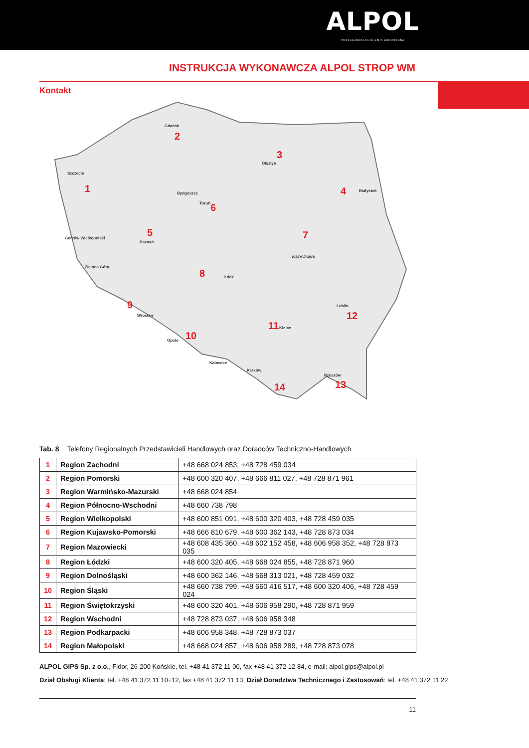ALPOL
PROFESJONALNA CHEMIA BUDOWLANA
INSTRUKCJA WYKONAWCZA ALPOL STROP WM
Kontakt
1
2
3
4
5
6
7
8
9
10
11
12
13
14
Szczecin
Gdańsk
Olsztyn
Białystok
Bydgoszcz
Toruń
Poznań
Gorzów Wielkopolski
Zielona Góra
WARSZAWA
Łódź
Wrocław
Opole
Katowice
Kraków
Kielce
Lublin
Rzeszów
Tab. 8 Telefony Regionalnych Przedstawicieli Handlowych oraz Doradców Techniczno-Handlowych
| 1 | Region Zachodni | +48 668 024 853, +48 728 459 034 |
| 2 | Region Pomorski | +48 600 320 407, +48 666 811 027, +48 728 871 961 |
| 3 | Region Warmińsko-Mazurski | +48 668 024 854 |
| 4 | Region Północno-Wschodni | +48 660 738 798 |
| 5 | Region Wielkopolski | +48 600 851 091, +48 600 320 403, +48 728 459 035 |
| 6 | Region Kujawsko-Pomorski | +48 666 810 679, +48 600 362 143, +48 728 873 034 |
| 7 | Region Mazowiecki | +48 608 435 360, +48 602 152 458, +48 606 958 352, +48 728 873 035 |
| 8 | Region Łódzki | +48 600 320 405, +48 668 024 855, +48 728 871 960 |
| 9 | Region Dolnośląski | +48 600 362 146, +48 668 313 021, +48 728 459 032 |
| 10 | Region Śląski | +48 660 738 799, +48 660 416 517, +48 600 320 406, +48 728 459 024 |
| 11 | Region Świętokrzyski | +48 600 320 401, +48 606 958 290, +48 728 871 959 |
| 12 | Region Wschodni | +48 728 873 037, +48 606 958 348 |
| 13 | Region Podkarpacki | +48 606 958 348, +48 728 873 037 |
| 14 | Region Małopolski | +48 668 024 857, +48 606 958 289, +48 728 873 078 |
ALPOL GIPS Sp. z o.o., Fidor, 26-200 Końskie, tel. +48 41 372 11 00, fax +48 41 372 12 84, e-mail: alpol.gips@alpol.pl
Dział Obsługi Klienta: tel. +48 41 372 11 10÷12, fax +48 41 372 11 13; Dział Doradztwa Technicznego i Zastosowań: tel. +48 41 372 11 22
11